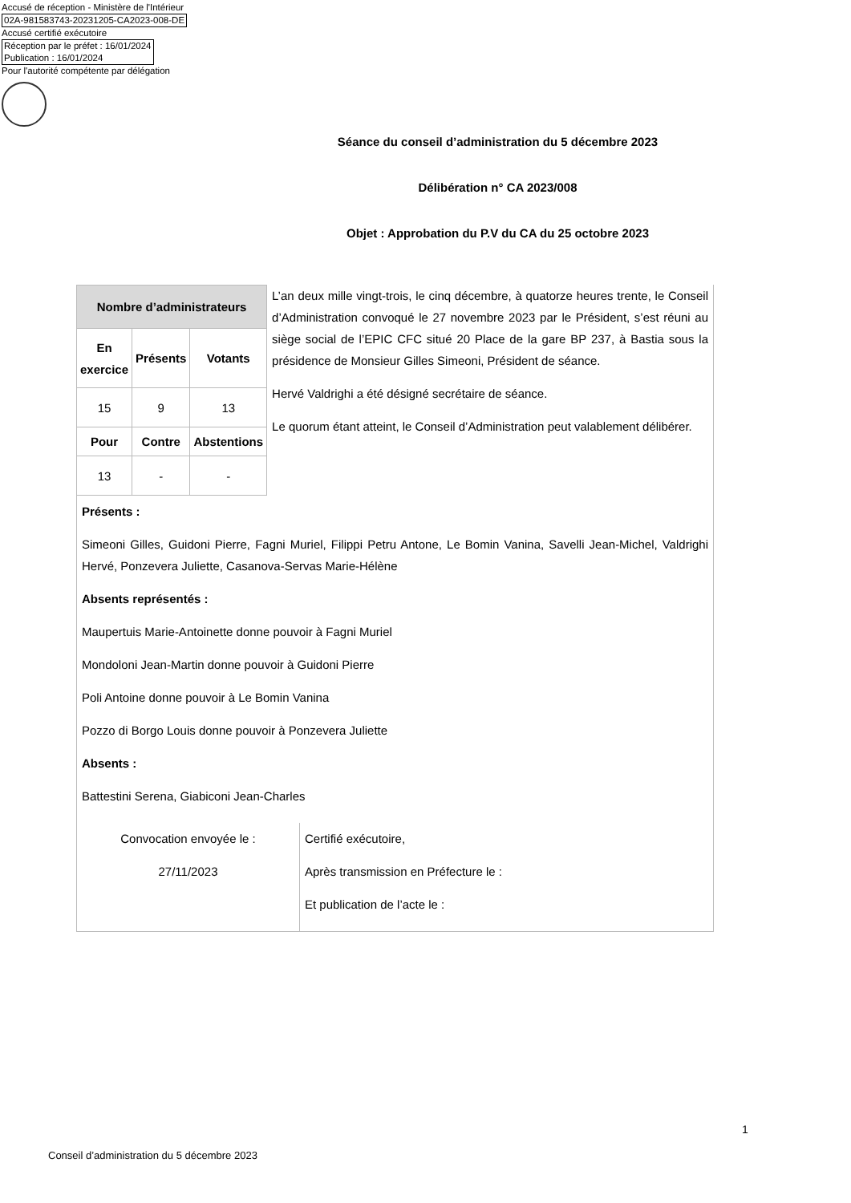Accusé de réception - Ministère de l'Intérieur
02A-981583743-20231205-CA2023-008-DE
Accusé certifié exécutoire
Réception par le préfet : 16/01/2024
Publication : 16/01/2024
Pour l'autorité compétente par délégation
Séance du conseil d’administration du 5 décembre 2023
Délibération n° CA 2023/008
Objet : Approbation du P.V du CA du 25 octobre 2023
| Nombre d’administrateurs | | |
| --- | --- | --- |
| En exercice | Présents | Votants |
| 15 | 9 | 13 |
| Pour | Contre | Abstentions |
| 13 | - | - |
L’an deux mille vingt-trois, le cinq décembre, à quatorze heures trente, le Conseil d’Administration convoqué le 27 novembre 2023 par le Président, s’est réuni au siège social de l’EPIC CFC situé 20 Place de la gare BP 237, à Bastia sous la présidence de Monsieur Gilles Simeoni, Président de séance.
Hervé Valdrighi a été désigné secrétaire de séance.
Le quorum étant atteint, le Conseil d’Administration peut valablement délibérer.
Présents :
Simeoni Gilles, Guidoni Pierre, Fagni Muriel, Filippi Petru Antone, Le Bomin Vanina, Savelli Jean-Michel, Valdrighi Hervé, Ponzevera Juliette, Casanova-Servas Marie-Hélène
Absents représentés :
Maupertuis Marie-Antoinette donne pouvoir à Fagni Muriel
Mondoloni Jean-Martin donne pouvoir à Guidoni Pierre
Poli Antoine donne pouvoir à Le Bomin Vanina
Pozzo di Borgo Louis donne pouvoir à Ponzevera Juliette
Absents :
Battestini Serena, Giabiconi Jean-Charles
Convocation envoyée le :
27/11/2023
Certifié exécutoire,
Après transmission en Préfecture le :
Et publication de l’acte le :
1
Conseil d’administration du 5 décembre 2023